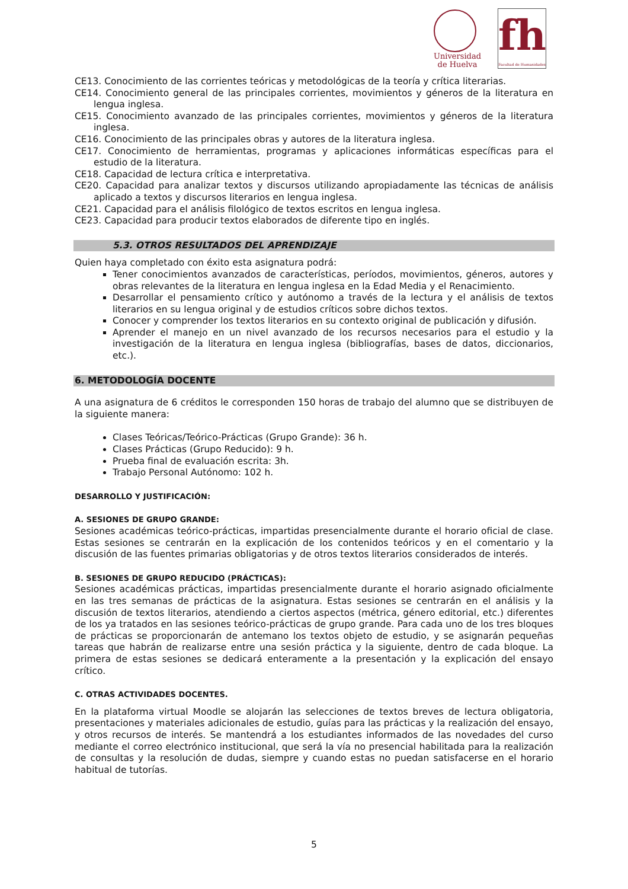Universidad
de Huelva
fh
Facultad de Humanidades
CE13. Conocimiento de las corrientes teóricas y metodológicas de la teoría y crítica literarias.
CE14. Conocimiento general de las principales corrientes, movimientos y géneros de la literatura en lengua inglesa.
CE15. Conocimiento avanzado de las principales corrientes, movimientos y géneros de la literatura inglesa.
CE16. Conocimiento de las principales obras y autores de la literatura inglesa.
CE17. Conocimiento de herramientas, programas y aplicaciones informáticas específicas para el estudio de la literatura.
CE18. Capacidad de lectura crítica e interpretativa.
CE20. Capacidad para analizar textos y discursos utilizando apropiadamente las técnicas de análisis aplicado a textos y discursos literarios en lengua inglesa.
CE21. Capacidad para el análisis filológico de textos escritos en lengua inglesa.
CE23. Capacidad para producir textos elaborados de diferente tipo en inglés.
5.3. OTROS RESULTADOS DEL APRENDIZAJE
Quien haya completado con éxito esta asignatura podrá:
Tener conocimientos avanzados de características, períodos, movimientos, géneros, autores y obras relevantes de la literatura en lengua inglesa en la Edad Media y el Renacimiento.
Desarrollar el pensamiento crítico y autónomo a través de la lectura y el análisis de textos literarios en su lengua original y de estudios críticos sobre dichos textos.
Conocer y comprender los textos literarios en su contexto original de publicación y difusión.
Aprender el manejo en un nivel avanzado de los recursos necesarios para el estudio y la investigación de la literatura en lengua inglesa (bibliografías, bases de datos, diccionarios, etc.).
6. METODOLOGÍA DOCENTE
A una asignatura de 6 créditos le corresponden 150 horas de trabajo del alumno que se distribuyen de la siguiente manera:
Clases Teóricas/Teórico-Prácticas (Grupo Grande): 36 h.
Clases Prácticas (Grupo Reducido): 9 h.
Prueba final de evaluación escrita: 3h.
Trabajo Personal Autónomo: 102 h.
DESARROLLO Y JUSTIFICACIÓN:
A. SESIONES DE GRUPO GRANDE:
Sesiones académicas teórico-prácticas, impartidas presencialmente durante el horario oficial de clase. Estas sesiones se centrarán en la explicación de los contenidos teóricos y en el comentario y la discusión de las fuentes primarias obligatorias y de otros textos literarios considerados de interés.
B. SESIONES DE GRUPO REDUCIDO (PRÁCTICAS):
Sesiones académicas prácticas, impartidas presencialmente durante el horario asignado oficialmente en las tres semanas de prácticas de la asignatura. Estas sesiones se centrarán en el análisis y la discusión de textos literarios, atendiendo a ciertos aspectos (métrica, género editorial, etc.) diferentes de los ya tratados en las sesiones teórico-prácticas de grupo grande. Para cada uno de los tres bloques de prácticas se proporcionarán de antemano los textos objeto de estudio, y se asignarán pequeñas tareas que habrán de realizarse entre una sesión práctica y la siguiente, dentro de cada bloque. La primera de estas sesiones se dedicará enteramente a la presentación y la explicación del ensayo crítico.
C. OTRAS ACTIVIDADES DOCENTES.
En la plataforma virtual Moodle se alojarán las selecciones de textos breves de lectura obligatoria, presentaciones y materiales adicionales de estudio, guías para las prácticas y la realización del ensayo, y otros recursos de interés. Se mantendrá a los estudiantes informados de las novedades del curso mediante el correo electrónico institucional, que será la vía no presencial habilitada para la realización de consultas y la resolución de dudas, siempre y cuando estas no puedan satisfacerse en el horario habitual de tutorías.
5